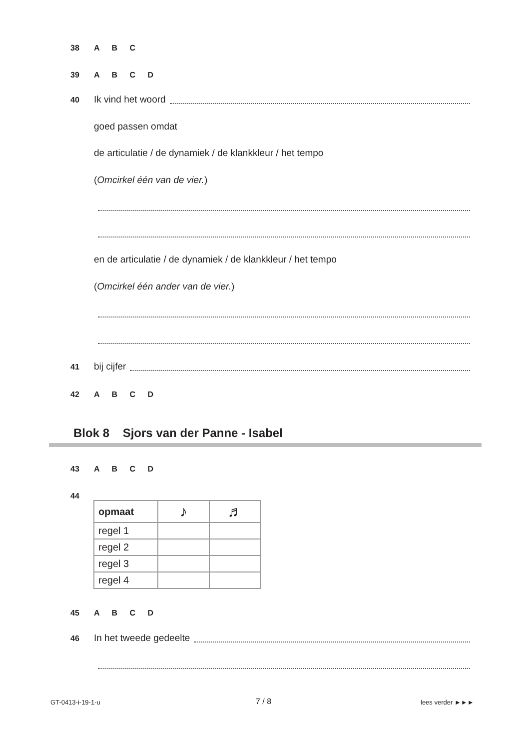38 A B C
39 A B C D
40 Ik vind het woord
goed passen omdat
de articulatie / de dynamiek / de klankkleur / het tempo
(Omcirkel één van de vier.)
en de articulatie / de dynamiek / de klankkleur / het tempo
(Omcirkel één ander van de vier.)
41 bij cijfer
42 A B C D
Blok 8 Sjors van der Panne - Isabel
43 A B C D
44
| opmaat | ♪ | ♬ |
| --- | --- | --- |
| regel 1 | | |
| regel 2 | | |
| regel 3 | | |
| regel 4 | | |
45 A B C D
46 In het tweede gedeelte
GT-0413-i-19-1-u 7 / 8 lees verder ►►►